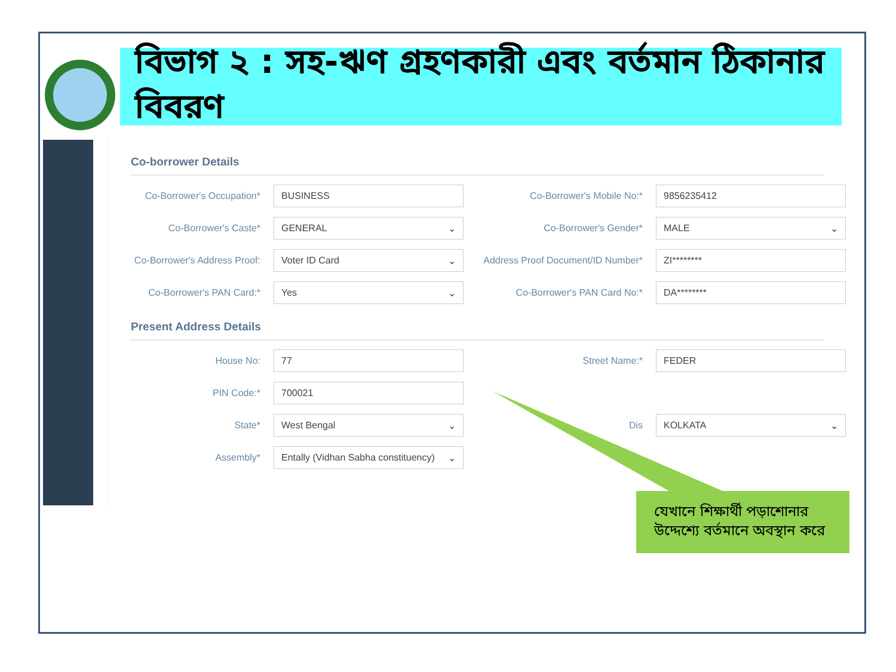বিভাগ ২ : সহ-ঋণ গ্রহণকারী এবং বর্তমান ঠিকানার বিবরণ
Co-borrower Details
Co-Borrower's Occupation* BUSINESS Co-Borrower's Mobile No:* 9856235412
Co-Borrower's Caste* GENERAL ⌄ Co-Borrower's Gender* MALE ⌄
Co-Borrower's Address Proof: Voter ID Card ⌄ Address Proof Document/ID Number* ZI********
Co-Borrower's PAN Card:* Yes ⌄ Co-Borrower's PAN Card No:* DA********
Present Address Details
House No: 77 Street Name:* FEDER
PIN Code:* 700021
State* West Bengal ⌄ Dis KOLKATA ⌄
Assembly* Entally (Vidhan Sabha constituency) ⌄
যেখানে শিক্ষার্থী পড়াশোনার উদ্দেশ্যে বর্তমানে অবস্থান করে